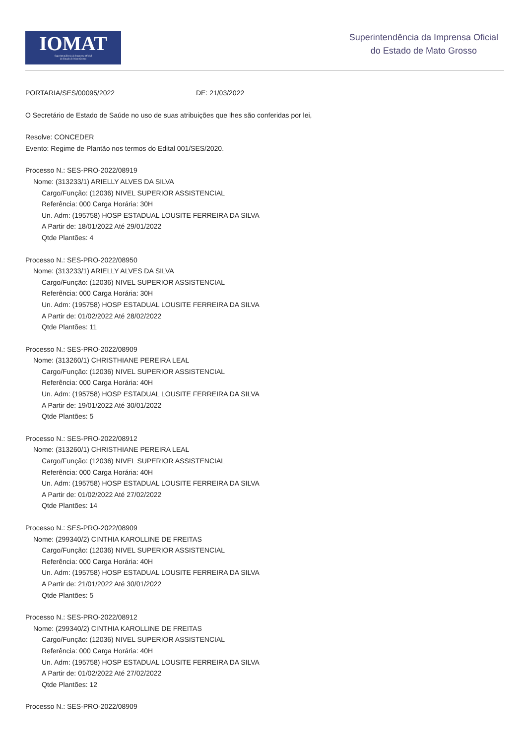IOMAT
Superintendência da Imprensa Oficial
do Estado de Mato Grosso
Superintendência da Imprensa Oficial
do Estado de Mato Grosso
PORTARIA/SES/00095/2022 DE: 21/03/2022
O Secretário de Estado de Saúde no uso de suas atribuições que lhes são conferidas por lei,
Resolve: CONCEDER
Evento: Regime de Plantão nos termos do Edital 001/SES/2020.
Processo N.: SES-PRO-2022/08919
Nome: (313233/1) ARIELLY ALVES DA SILVA
Cargo/Função: (12036) NIVEL SUPERIOR ASSISTENCIAL
Referência: 000 Carga Horária: 30H
Un. Adm: (195758) HOSP ESTADUAL LOUSITE FERREIRA DA SILVA
A Partir de: 18/01/2022 Até 29/01/2022
Qtde Plantões: 4
Processo N.: SES-PRO-2022/08950
Nome: (313233/1) ARIELLY ALVES DA SILVA
Cargo/Função: (12036) NIVEL SUPERIOR ASSISTENCIAL
Referência: 000 Carga Horária: 30H
Un. Adm: (195758) HOSP ESTADUAL LOUSITE FERREIRA DA SILVA
A Partir de: 01/02/2022 Até 28/02/2022
Qtde Plantões: 11
Processo N.: SES-PRO-2022/08909
Nome: (313260/1) CHRISTHIANE PEREIRA LEAL
Cargo/Função: (12036) NIVEL SUPERIOR ASSISTENCIAL
Referência: 000 Carga Horária: 40H
Un. Adm: (195758) HOSP ESTADUAL LOUSITE FERREIRA DA SILVA
A Partir de: 19/01/2022 Até 30/01/2022
Qtde Plantões: 5
Processo N.: SES-PRO-2022/08912
Nome: (313260/1) CHRISTHIANE PEREIRA LEAL
Cargo/Função: (12036) NIVEL SUPERIOR ASSISTENCIAL
Referência: 000 Carga Horária: 40H
Un. Adm: (195758) HOSP ESTADUAL LOUSITE FERREIRA DA SILVA
A Partir de: 01/02/2022 Até 27/02/2022
Qtde Plantões: 14
Processo N.: SES-PRO-2022/08909
Nome: (299340/2) CINTHIA KAROLLINE DE FREITAS
Cargo/Função: (12036) NIVEL SUPERIOR ASSISTENCIAL
Referência: 000 Carga Horária: 40H
Un. Adm: (195758) HOSP ESTADUAL LOUSITE FERREIRA DA SILVA
A Partir de: 21/01/2022 Até 30/01/2022
Qtde Plantões: 5
Processo N.: SES-PRO-2022/08912
Nome: (299340/2) CINTHIA KAROLLINE DE FREITAS
Cargo/Função: (12036) NIVEL SUPERIOR ASSISTENCIAL
Referência: 000 Carga Horária: 40H
Un. Adm: (195758) HOSP ESTADUAL LOUSITE FERREIRA DA SILVA
A Partir de: 01/02/2022 Até 27/02/2022
Qtde Plantões: 12
Processo N.: SES-PRO-2022/08909